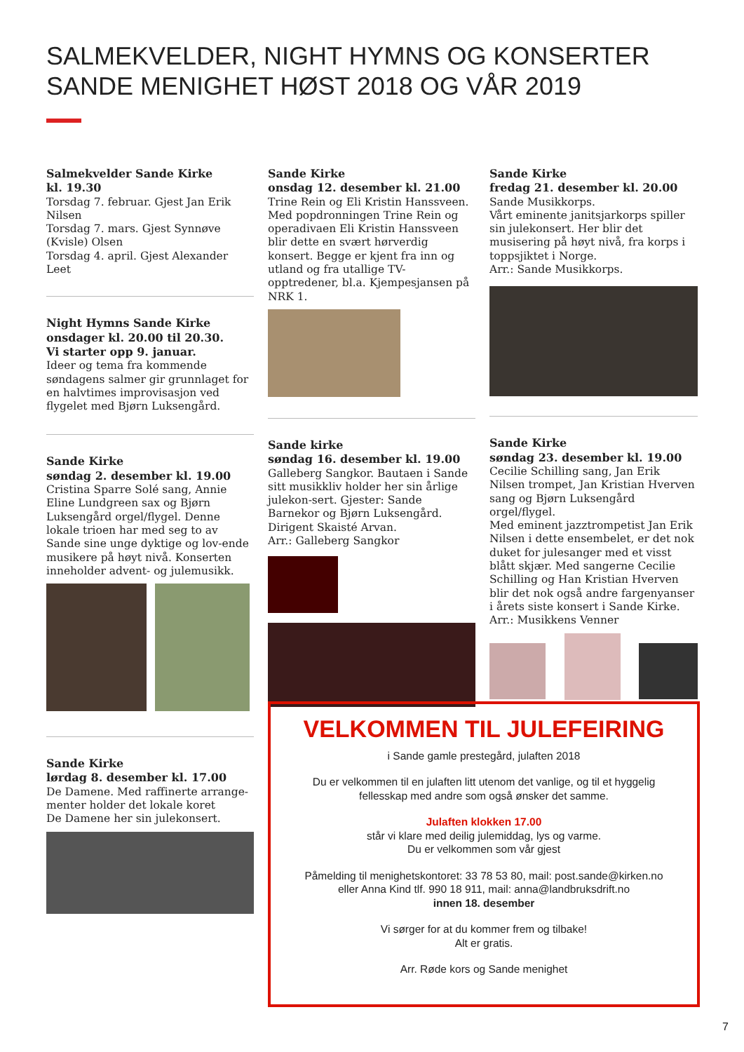SALMEKVELDER, NIGHT HYMNS OG KONSERTER
SANDE MENIGHET HØST 2018 OG VÅR 2019
Salmekvelder Sande Kirke
kl. 19.30
Torsdag 7. februar. Gjest Jan Erik Nilsen
Torsdag 7. mars. Gjest Synnøve (Kvisle) Olsen
Torsdag 4. april. Gjest Alexander Leet
Night Hymns Sande Kirke
onsdager kl. 20.00 til 20.30.
Vi starter opp 9. januar.
Ideer og tema fra kommende søndagens salmer gir grunnlaget for en halvtimes improvisasjon ved flygelet med Bjørn Luksengård.
Sande Kirke
søndag 2. desember kl. 19.00
Cristina Sparre Solé sang, Annie Eline Lundgreen sax og Bjørn Luksengård orgel/flygel. Denne lokale trioen har med seg to av Sande sine unge dyktige og lov-ende musikere på høyt nivå. Konserten inneholder advent- og julemusikk.
Sande Kirke
lørdag 8. desember kl. 17.00
De Damene. Med raffinerte arrange-menter holder det lokale koret
De Damene her sin julekonsert.
Sande Kirke
onsdag 12. desember kl. 21.00
Trine Rein og Eli Kristin Hanssveen. Med popdronningen Trine Rein og operadivaen Eli Kristin Hanssveen blir dette en svært hørverdig konsert. Begge er kjent fra inn og utland og fra utallige TV-opptredener, bl.a. Kjempesjansen på NRK 1.
Sande kirke
søndag 16. desember kl. 19.00
Galleberg Sangkor. Bautaen i Sande sitt musikkliv holder her sin årlige julekon-sert. Gjester: Sande Barnekor og Bjørn Luksengård. Dirigent Skaisté Arvan.
Arr.: Galleberg Sangkor
Sande Kirke
fredag 21. desember kl. 20.00
Sande Musikkorps.
Vårt eminente janitsjarkorps spiller sin julekonsert. Her blir det musisering på høyt nivå, fra korps i toppsjiktet i Norge.
Arr.: Sande Musikkorps.
Sande Kirke
søndag 23. desember kl. 19.00
Cecilie Schilling sang, Jan Erik Nilsen trompet, Jan Kristian Hverven sang og Bjørn Luksengård orgel/flygel.
Med eminent jazztrompetist Jan Erik Nilsen i dette ensembelet, er det nok duket for julesanger med et visst blått skjær. Med sangerne Cecilie Schilling og Han Kristian Hverven blir det nok også andre fargenyanser i årets siste konsert i Sande Kirke.
Arr.: Musikkens Venner
VELKOMMEN TIL JULEFEIRING
i Sande gamle prestegård, julaften 2018
Du er velkommen til en julaften litt utenom det vanlige, og til et hyggelig
fellesskap med andre som også ønsker det samme.
Julaften klokken 17.00
står vi klare med deilig julemiddag, lys og varme.
Du er velkommen som vår gjest
Påmelding til menighetskontoret: 33 78 53 80, mail: post.sande@kirken.no
eller Anna Kind tlf. 990 18 911, mail: anna@landbruksdrift.no
innen 18. desember
Vi sørger for at du kommer frem og tilbake!
Alt er gratis.
Arr. Røde kors og Sande menighet
7